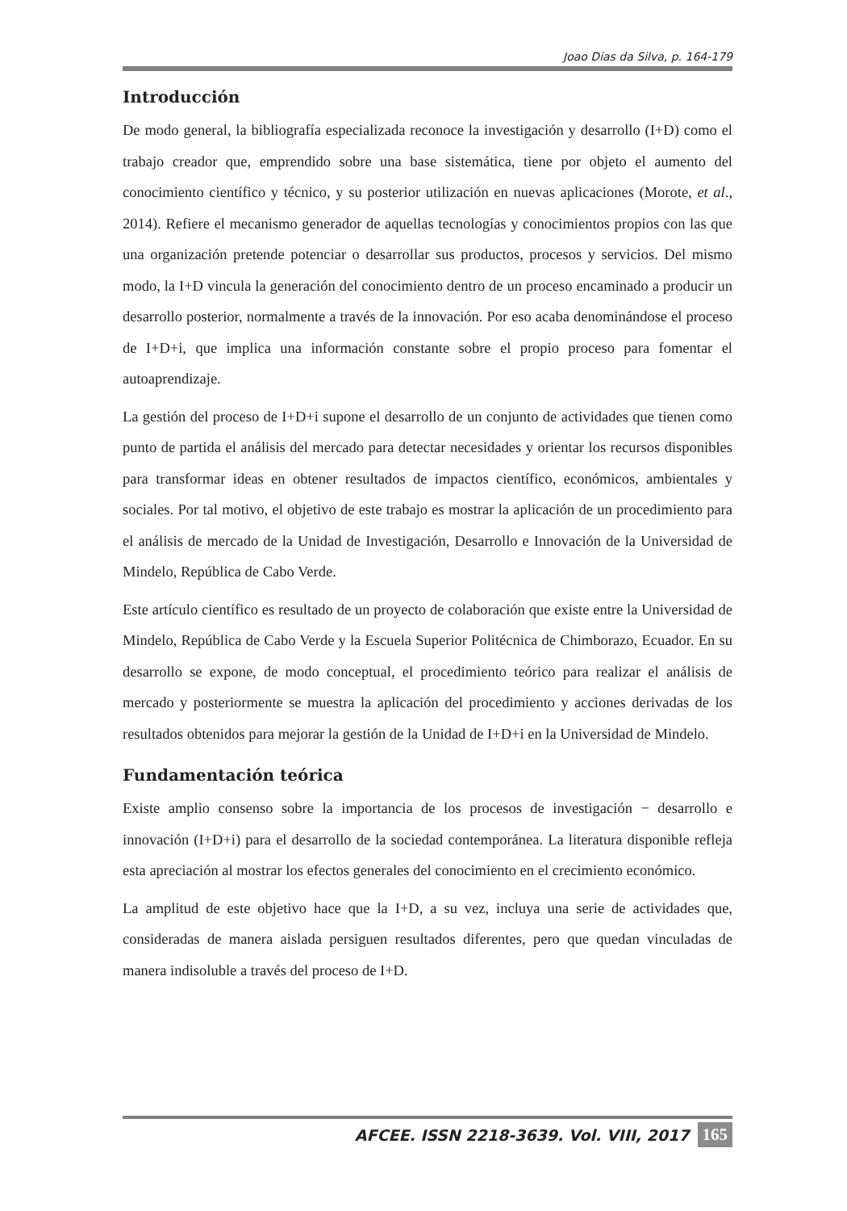Joao Dias da Silva, p. 164-179
Introducción
De modo general, la bibliografía especializada reconoce la investigación y desarrollo (I+D) como el trabajo creador que, emprendido sobre una base sistemática, tiene por objeto el aumento del conocimiento científico y técnico, y su posterior utilización en nuevas aplicaciones (Morote, et al., 2014). Refiere el mecanismo generador de aquellas tecnologías y conocimientos propios con las que una organización pretende potenciar o desarrollar sus productos, procesos y servicios. Del mismo modo, la I+D vincula la generación del conocimiento dentro de un proceso encaminado a producir un desarrollo posterior, normalmente a través de la innovación. Por eso acaba denominándose el proceso de I+D+i, que implica una información constante sobre el propio proceso para fomentar el autoaprendizaje.
La gestión del proceso de I+D+i supone el desarrollo de un conjunto de actividades que tienen como punto de partida el análisis del mercado para detectar necesidades y orientar los recursos disponibles para transformar ideas en obtener resultados de impactos científico, económicos, ambientales y sociales. Por tal motivo, el objetivo de este trabajo es mostrar la aplicación de un procedimiento para el análisis de mercado de la Unidad de Investigación, Desarrollo e Innovación de la Universidad de Mindelo, República de Cabo Verde.
Este artículo científico es resultado de un proyecto de colaboración que existe entre la Universidad de Mindelo, República de Cabo Verde y la Escuela Superior Politécnica de Chimborazo, Ecuador. En su desarrollo se expone, de modo conceptual, el procedimiento teórico para realizar el análisis de mercado y posteriormente se muestra la aplicación del procedimiento y acciones derivadas de los resultados obtenidos para mejorar la gestión de la Unidad de I+D+i en la Universidad de Mindelo.
Fundamentación teórica
Existe amplio consenso sobre la importancia de los procesos de investigación − desarrollo e innovación (I+D+i) para el desarrollo de la sociedad contemporánea. La literatura disponible refleja esta apreciación al mostrar los efectos generales del conocimiento en el crecimiento económico.
La amplitud de este objetivo hace que la I+D, a su vez, incluya una serie de actividades que, consideradas de manera aislada persiguen resultados diferentes, pero que quedan vinculadas de manera indisoluble a través del proceso de I+D.
AFCEE. ISSN 2218-3639. Vol. VIII, 2017 165